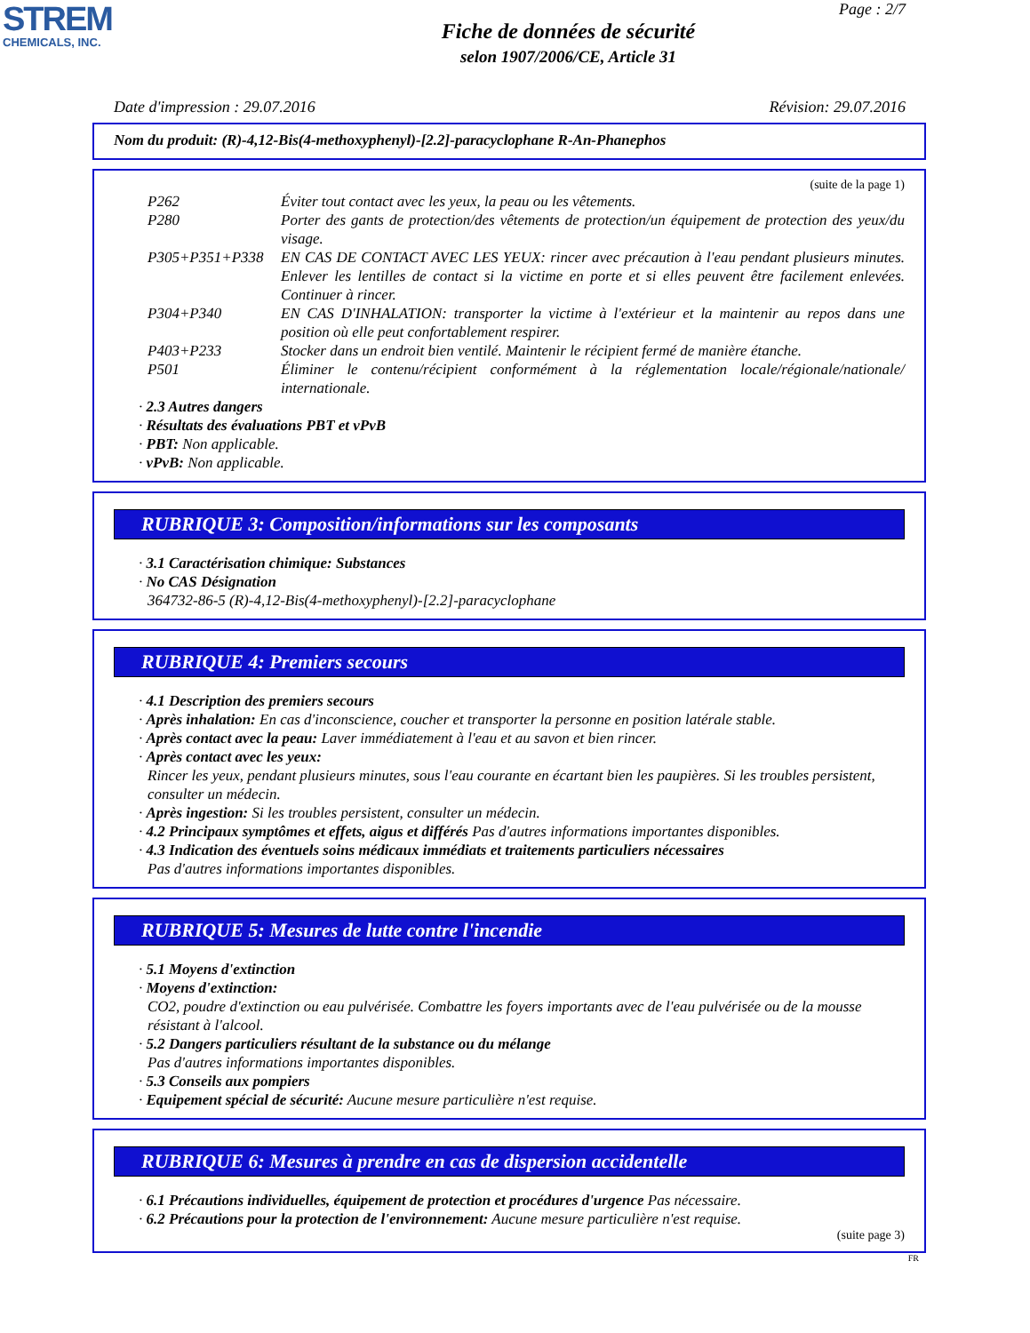STREM
CHEMICALS, INC.
Page : 2/7
Fiche de données de sécurité
selon 1907/2006/CE, Article 31
Date d'impression : 29.07.2016 Révision: 29.07.2016
Nom du produit: (R)-4,12-Bis(4-methoxyphenyl)-[2.2]-paracyclophane R-An-Phanephos
(suite de la page 1)
P262 Éviter tout contact avec les yeux, la peau ou les vêtements.
P280 Porter des gants de protection/des vêtements de protection/un équipement de protection des yeux/du visage.
P305+P351+P338 EN CAS DE CONTACT AVEC LES YEUX: rincer avec précaution à l'eau pendant plusieurs minutes. Enlever les lentilles de contact si la victime en porte et si elles peuvent être facilement enlevées. Continuer à rincer.
P304+P340 EN CAS D'INHALATION: transporter la victime à l'extérieur et la maintenir au repos dans une position où elle peut confortablement respirer.
P403+P233 Stocker dans un endroit bien ventilé. Maintenir le récipient fermé de manière étanche.
P501 Éliminer le contenu/récipient conformément à la réglementation locale/régionale/nationale/ internationale.
· 2.3 Autres dangers
· Résultats des évaluations PBT et vPvB
· PBT: Non applicable.
· vPvB: Non applicable.
RUBRIQUE 3: Composition/informations sur les composants
· 3.1 Caractérisation chimique: Substances
· No CAS Désignation
364732-86-5 (R)-4,12-Bis(4-methoxyphenyl)-[2.2]-paracyclophane
RUBRIQUE 4: Premiers secours
· 4.1 Description des premiers secours
· Après inhalation: En cas d'inconscience, coucher et transporter la personne en position latérale stable.
· Après contact avec la peau: Laver immédiatement à l'eau et au savon et bien rincer.
· Après contact avec les yeux:
Rincer les yeux, pendant plusieurs minutes, sous l'eau courante en écartant bien les paupières. Si les troubles persistent, consulter un médecin.
· Après ingestion: Si les troubles persistent, consulter un médecin.
· 4.2 Principaux symptômes et effets, aigus et différés Pas d'autres informations importantes disponibles.
· 4.3 Indication des éventuels soins médicaux immédiats et traitements particuliers nécessaires
Pas d'autres informations importantes disponibles.
RUBRIQUE 5: Mesures de lutte contre l'incendie
· 5.1 Moyens d'extinction
· Moyens d'extinction:
CO2, poudre d'extinction ou eau pulvérisée. Combattre les foyers importants avec de l'eau pulvérisée ou de la mousse résistant à l'alcool.
· 5.2 Dangers particuliers résultant de la substance ou du mélange
Pas d'autres informations importantes disponibles.
· 5.3 Conseils aux pompiers
· Equipement spécial de sécurité: Aucune mesure particulière n'est requise.
RUBRIQUE 6: Mesures à prendre en cas de dispersion accidentelle
· 6.1 Précautions individuelles, équipement de protection et procédures d'urgence Pas nécessaire.
· 6.2 Précautions pour la protection de l'environnement: Aucune mesure particulière n'est requise.
(suite page 3)
FR